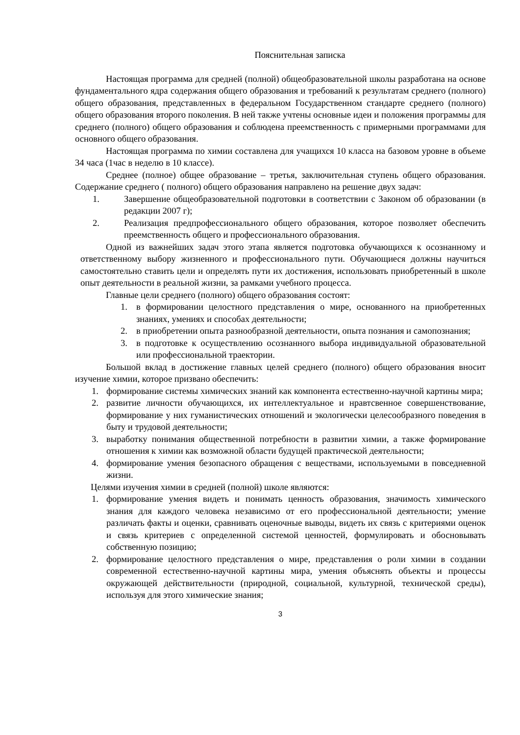Пояснительная записка
Настоящая программа для средней (полной) общеобразовательной школы разработана на основе фундаментального ядра содержания общего образования и требований к результатам среднего (полного) общего образования, представленных в федеральном Государственном стандарте среднего (полного) общего образования второго поколения. В ней также учтены основные идеи и положения программы для среднего (полного) общего образования и соблюдена преемственность с примерными программами для основного общего образования.
Настоящая программа по химии составлена для учащихся 10 класса на базовом уровне в объеме 34 часа (1час в неделю в 10 классе).
Среднее (полное) общее образование – третья, заключительная ступень общего образования. Содержание среднего ( полного) общего образования направлено на решение двух задач:
1. Завершение общеобразовательной подготовки в соответствии с Законом об образовании (в редакции 2007 г);
2. Реализация предпрофессионального общего образования, которое позволяет обеспечить преемственность общего и профессионального образования.
Одной из важнейших задач этого этапа является подготовка обучающихся к осознанному и ответственному выбору жизненного и профессионального пути. Обучающиеся должны научиться самостоятельно ставить цели и определять пути их достижения, использовать приобретенный в школе опыт деятельности в реальной жизни, за рамками учебного процесса.
Главные цели среднего (полного) общего образования состоят:
1. в формировании целостного представления о мире, основанного на приобретенных знаниях, умениях и способах деятельности;
2. в приобретении опыта разнообразной деятельности, опыта познания и самопознания;
3. в подготовке к осуществлению осознанного выбора индивидуальной образовательной или профессиональной траектории.
Большой вклад в достижение главных целей среднего (полного) общего образования вносит изучение химии, которое призвано обеспечить:
1. формирование системы химических знаний как компонента естественно-научной картины мира;
2. развитие личности обучающихся, их интеллектуальное и нравтсвенное совершенствование, формирование у них гуманистических отношений и экологически целесообразного поведения в быту и трудовой деятельности;
3. выработку понимания общественной потребности в развитии химии, а также формирование отношения к химии как возможной области будущей практической деятельности;
4. формирование умения безопасного обращения с веществами, используемыми в повседневной жизни.
Целями изучения химии в средней (полной) школе являются:
1. формирование умения видеть и понимать ценность образования, значимость химического знания для каждого человека независимо от его профессиональной деятельности; умение различать факты и оценки, сравнивать оценочные выводы, видеть их связь с критериями оценок и связь критериев с определенной системой ценностей, формулировать и обосновывать собственную позицию;
2. формирование целостного представления о мире, представления о роли химии в создании современной естественно-научной картины мира, умения объяснять объекты и процессы окружающей действительности (природной, социальной, культурной, технической среды), используя для этого химические знания;
3